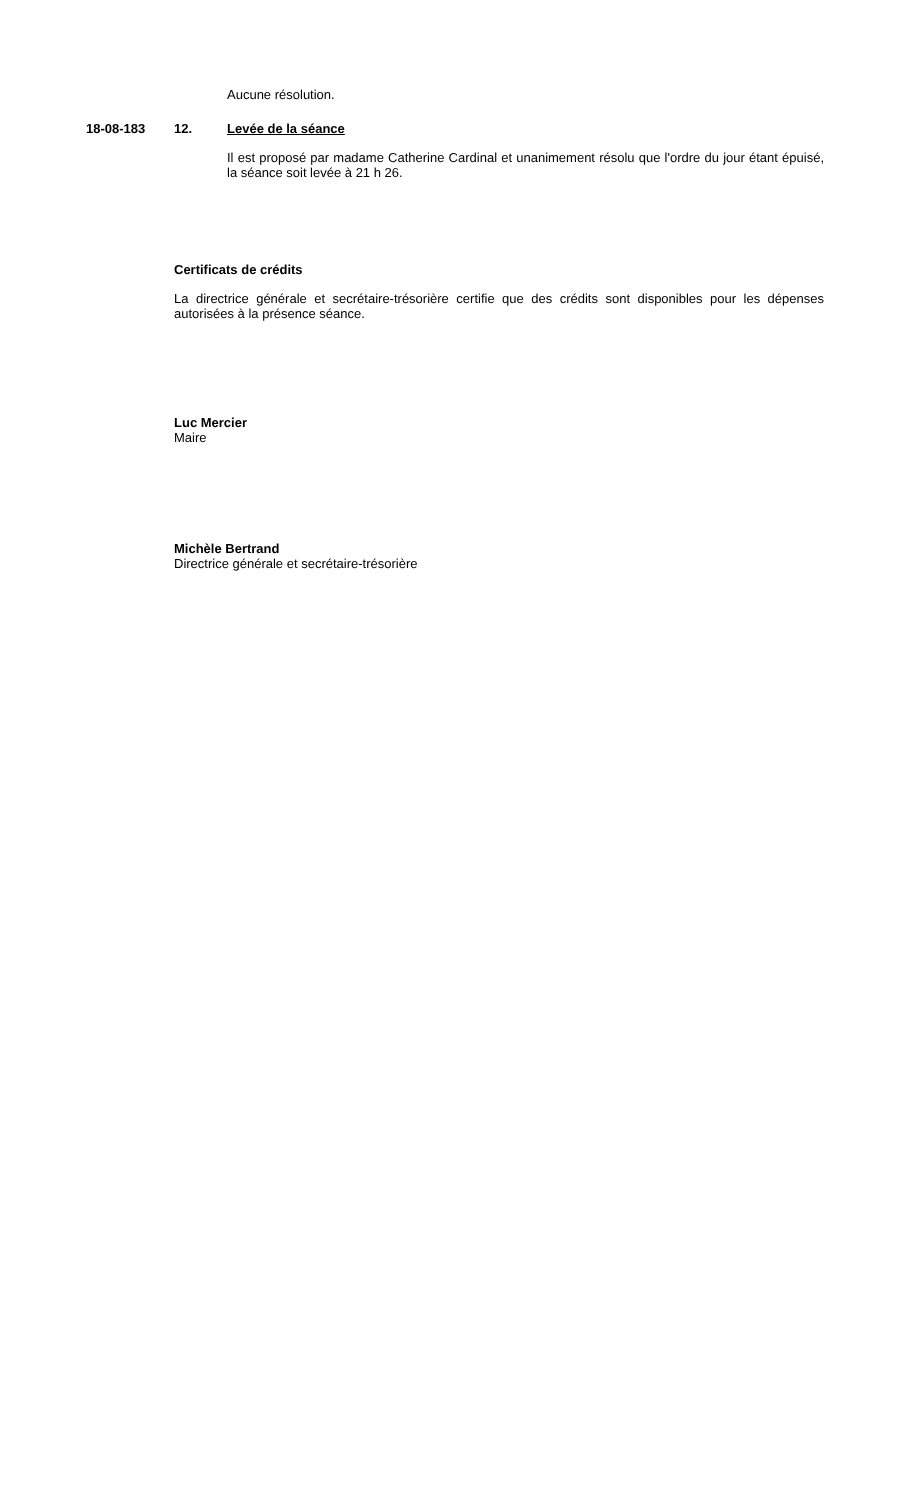Aucune résolution.
18-08-183 12. Levée de la séance
Il est proposé par madame Catherine Cardinal et unanimement résolu que l'ordre du jour étant épuisé, la séance soit levée à 21 h 26.
Certificats de crédits
La directrice générale et secrétaire-trésorière certifie que des crédits sont disponibles pour les dépenses autorisées à la présence séance.
Luc Mercier
Maire
Michèle Bertrand
Directrice générale et secrétaire-trésorière